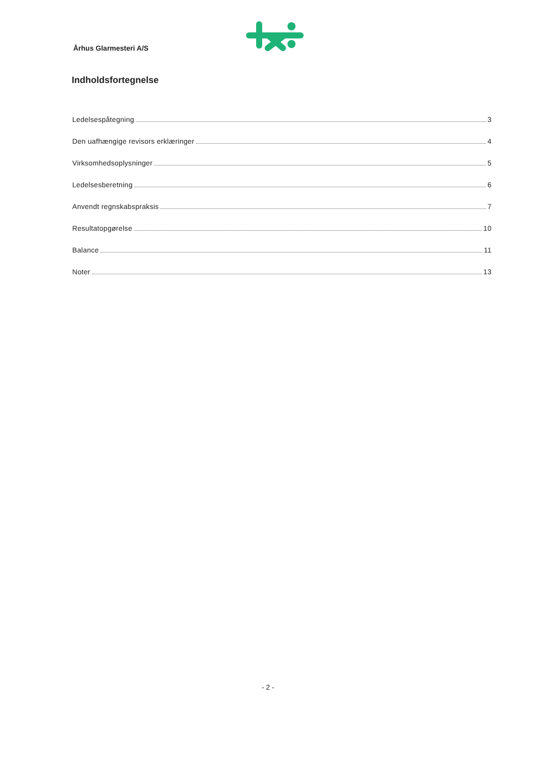Århus Glarmesteri A/S
Indholdsfortegnelse
Ledelsespåtegning 3
Den uafhængige revisors erklæringer 4
Virksomhedsoplysninger 5
Ledelsesberetning 6
Anvendt regnskabspraksis 7
Resultatopgørelse 10
Balance 11
Noter 13
- 2 -